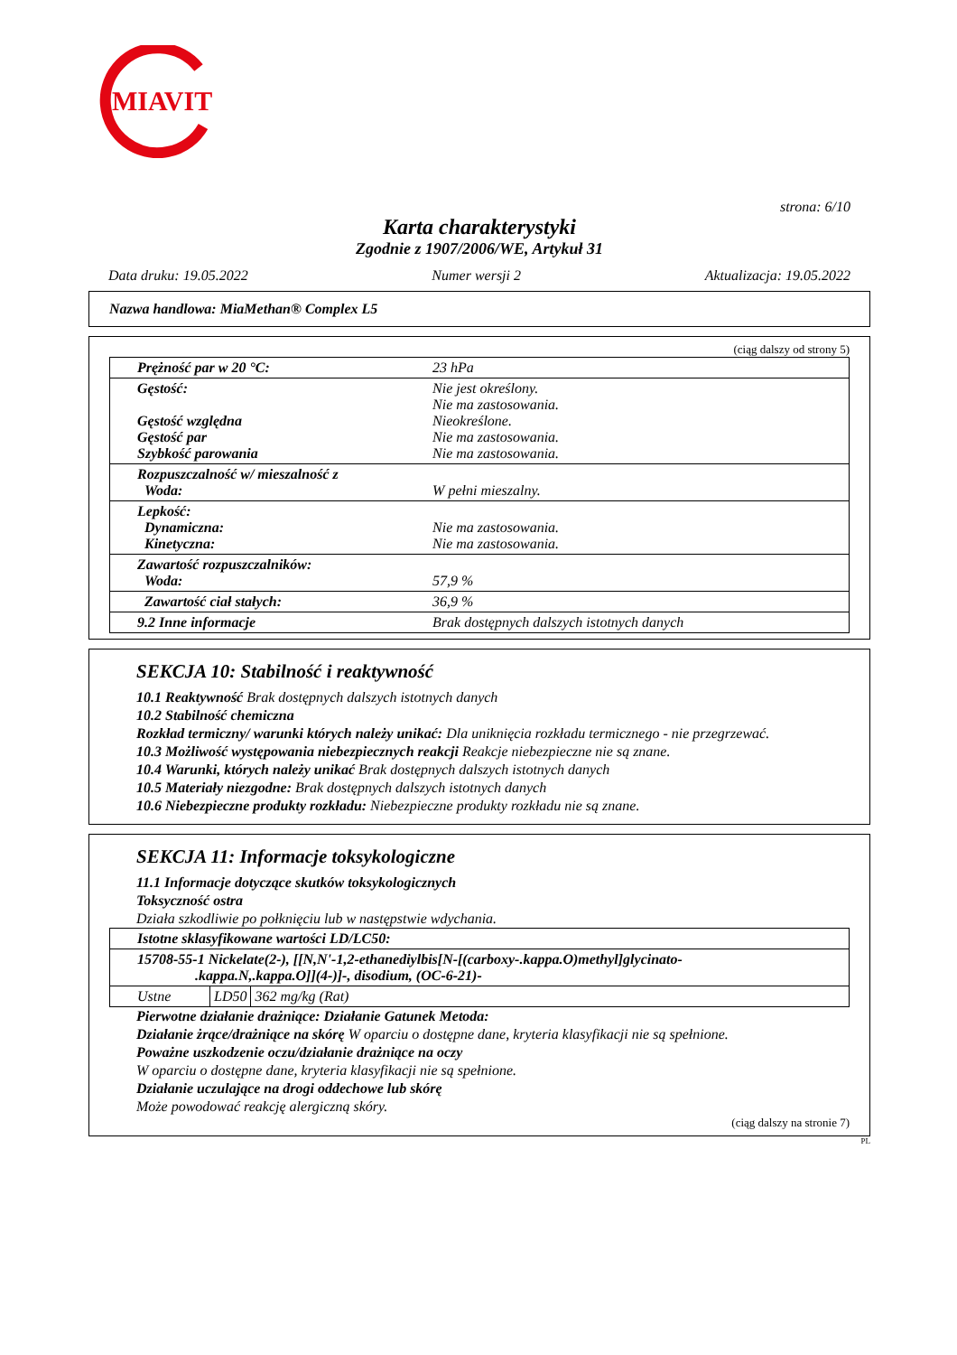MIAVIT
strona: 6/10
Karta charakterystyki
Zgodnie z 1907/2006/WE, Artykuł 31
Data druku: 19.05.2022 Numer wersji 2 Aktualizacja: 19.05.2022
Nazwa handlowa: MiaMethan® Complex L5
(ciąg dalszy od strony 5)
| Prężność par w 20 °C: | 23 hPa |
| Gęstość: Gęstość względna Gęstość par Szybkość parowania | Nie jest określony. Nie ma zastosowania. Nieokreślone. Nie ma zastosowania. Nie ma zastosowania. |
| Rozpuszczalność w/ mieszalność z Woda: | W pełni mieszalny. |
| Lepkość: Dynamiczna: Kinetyczna: | Nie ma zastosowania. Nie ma zastosowania. |
| Zawartość rozpuszczalników: Woda: | 57,9 % |
| Zawartość ciał stałych: | 36,9 % |
| 9.2 Inne informacje | Brak dostępnych dalszych istotnych danych |
SEKCJA 10: Stabilność i reaktywność
10.1 Reaktywność Brak dostępnych dalszych istotnych danych
10.2 Stabilność chemiczna
Rozkład termiczny/ warunki których należy unikać: Dla uniknięcia rozkładu termicznego - nie przegrzewać.
10.3 Możliwość występowania niebezpiecznych reakcji Reakcje niebezpieczne nie są znane.
10.4 Warunki, których należy unikać Brak dostępnych dalszych istotnych danych
10.5 Materiały niezgodne: Brak dostępnych dalszych istotnych danych
10.6 Niebezpieczne produkty rozkładu: Niebezpieczne produkty rozkładu nie są znane.
SEKCJA 11: Informacje toksykologiczne
11.1 Informacje dotyczące skutków toksykologicznych
Toksyczność ostra
Działa szkodliwie po połknięciu lub w następstwie wdychania.
| Istotne sklasyfikowane wartości LD/LC50: | | |
| 15708-55-1 Nickelate(2-), [[N,N'-1,2-ethanediylbis[N-[(carboxy-.kappa.O)methyl]glycinato- .kappa.N,.kappa.O]](4-)]-, disodium, (OC-6-21)- | | |
| Ustne | LD50 | 362 mg/kg (Rat) |
Pierwotne działanie drażniące: Działanie Gatunek Metoda:
Działanie żrące/drażniące na skórę W oparciu o dostępne dane, kryteria klasyfikacji nie są spełnione.
Poważne uszkodzenie oczu/działanie drażniące na oczy
W oparciu o dostępne dane, kryteria klasyfikacji nie są spełnione.
Działanie uczulające na drogi oddechowe lub skórę
Może powodować reakcję alergiczną skóry.
(ciąg dalszy na stronie 7)
PL